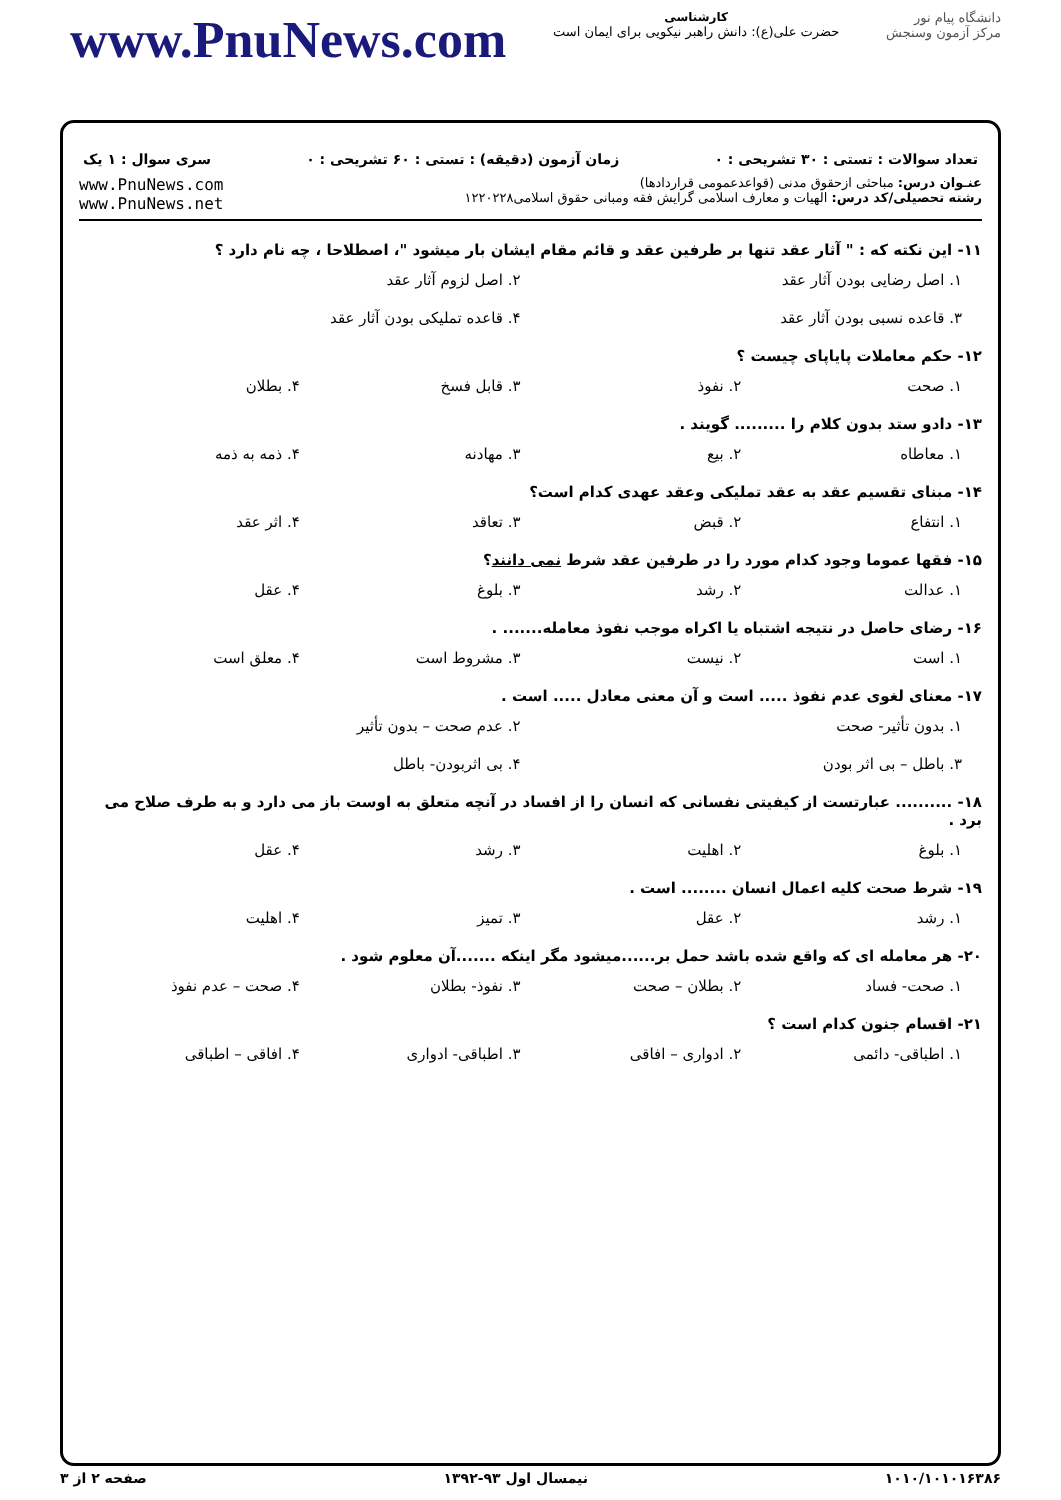دانشگاه پیام نور
مرکز آزمون وسنجش
کارشناسی
حضرت علی(ع): دانش راهبر نیکویی برای ایمان است
www.PnuNews.com
تعداد سوالات : تستی : ۳۰ تشریحی : ۰ زمان آزمون (دقیقه) : تستی : ۶۰ تشریحی : ۰ سری سوال : ۱ یک
عنـوان درس: مباحثی ازحقوق مدنی (قواعدعمومی قراردادها)
رشته تحصیلی/کد درس: الهیات و معارف اسلامی گرایش فقه ومبانی حقوق اسلامی۱۲۲۰۲۲۸
www.PnuNews.com
www.PnuNews.net
۱۱- این نکته که : " آثار عقد تنها بر طرفین عقد و قائم مقام ایشان بار میشود "، اصطلاحا ، چه نام دارد ؟
۱. اصل رضایی بودن آثار عقد ۲. اصل لزوم آثار عقد ۳. قاعده نسبی بودن آثار عقد ۴. قاعده تملیکی بودن آثار عقد
۱۲- حکم معاملات پایاپای چیست ؟
۱. صحت ۲. نفوذ ۳. قابل فسخ ۴. بطلان
۱۳- دادو ستد بدون کلام را ......... گویند .
۱. معاطاه ۲. بیع ۳. مهادنه ۴. ذمه به ذمه
۱۴- مبنای تقسیم عقد به عقد تملیکی وعقد عهدی کدام است؟
۱. انتفاع ۲. قبض ۳. تعاقد ۴. اثر عقد
۱۵- فقها عموما وجود کدام مورد را در طرفین عقد شرط نمی دانند؟
۱. عدالت ۲. رشد ۳. بلوغ ۴. عقل
۱۶- رضای حاصل در نتیجه اشتباه یا اکراه موجب نفوذ معامله....... .
۱. است ۲. نیست ۳. مشروط است ۴. معلق است
۱۷- معنای لغوی عدم نفوذ ..... است و آن معنی معادل ..... است .
۱. بدون تأثیر- صحت ۲. عدم صحت – بدون تأثیر ۳. باطل – بی اثر بودن ۴. بی اثربودن- باطل
۱۸- .......... عبارتست از کیفیتی نفسانی که انسان را از افساد در آنچه متعلق به اوست باز می دارد و به طرف صلاح می برد .
۱. بلوغ ۲. اهلیت ۳. رشد ۴. عقل
۱۹- شرط صحت کلیه اعمال انسان ........ است .
۱. رشد ۲. عقل ۳. تمیز ۴. اهلیت
۲۰- هر معامله ای که واقع شده باشد حمل بر......میشود مگر اینکه .......آن معلوم شود .
۱. صحت- فساد ۲. بطلان – صحت ۳. نفوذ- بطلان ۴. صحت – عدم نفوذ
۲۱- اقسام جنون کدام است ؟
۱. اطباقی- دائمی ۲. ادواری – افاقی ۳. اطباقی- ادواری ۴. افاقی – اطباقی
۱۰۱۰/۱۰۱۰۱۶۳۸۶ نیمسال اول ۹۳-۱۳۹۲ صفحه ۲ از ۳